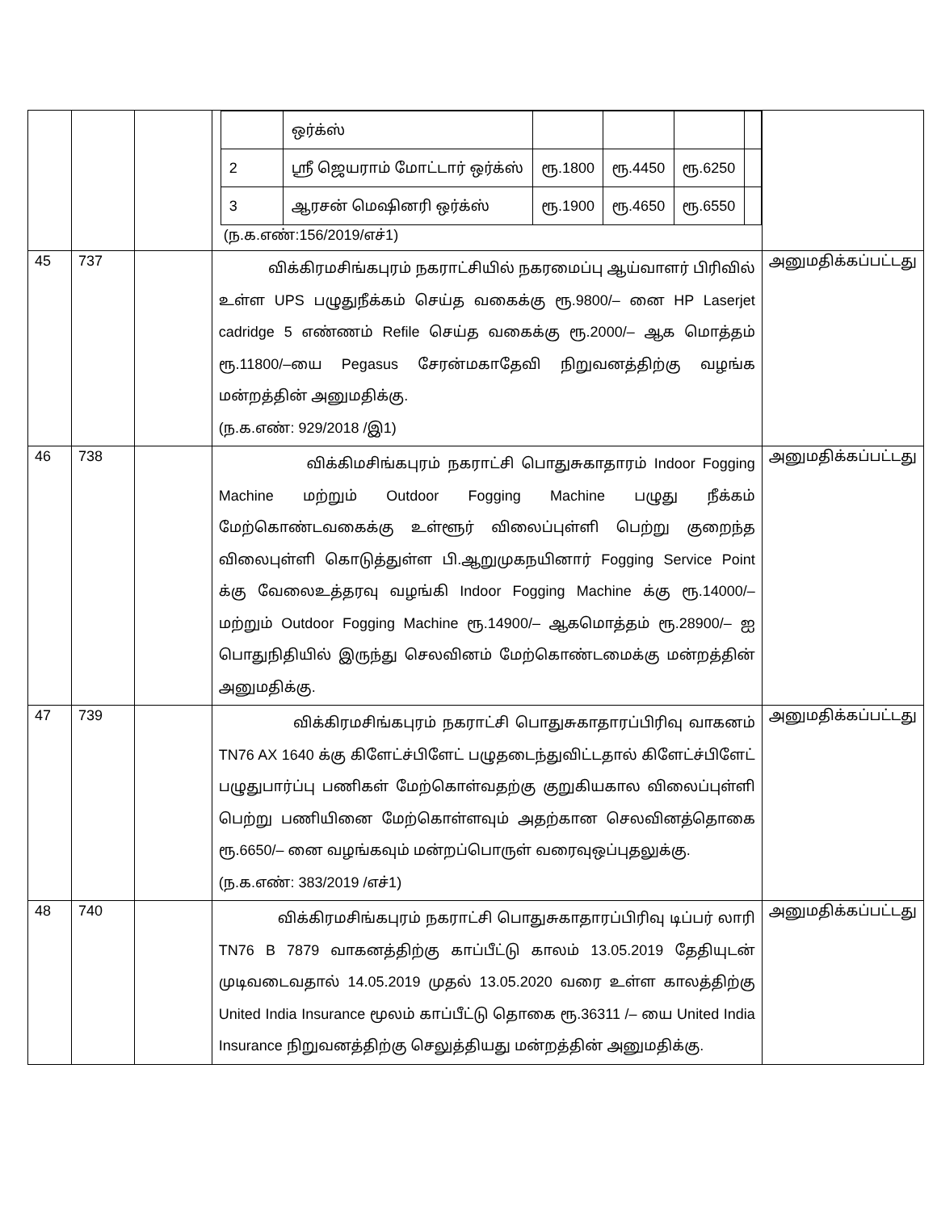| | | | / / ஒர்க்ஸ் / / / / / / 2 / ஸ்ரீ ஜெயராம் மோட்டார் ஒர்க்ஸ் / ரூ.1800 / ரூ.4450 / ரூ.6250 / / / 3 / ஆரசன் மெஷினரி ஒர்க்ஸ் / ரூ.1900 / ரூ.4650 / ரூ.6550 / / (ந.க.எண்:156/2019/எச்1) | |
| 45 | 737 | | விக்கிரமசிங்கபுரம் நகராட்சியில் நகரமைப்பு ஆய்வாளர் பிரிவில் உள்ள UPS பழுதுநீக்கம் செய்த வகைக்கு ரூ.9800/– னை HP Laserjet cadridge 5 எண்ணம் Refile செய்த வகைக்கு ரூ.2000/– ஆக மொத்தம் ரூ.11800/–யை Pegasus சேரன்மகாதேவி நிறுவனத்திற்கு வழங்க மன்றத்தின் அனுமதிக்கு. (ந.க.எண்: 929/2018 /இ1) | அனுமதிக்கப்பட்டது |
| 46 | 738 | | விக்கிமசிங்கபுரம் நகராட்சி பொதுசுகாதாரம் Indoor Fogging Machine மற்றும் Outdoor Fogging Machine பழுது நீக்கம் மேற்கொண்டவகைக்கு உள்ளூர் விலைப்புள்ளி பெற்று குறைந்த விலைபுள்ளி கொடுத்துள்ள பி.ஆறுமுகநயினார் Fogging Service Point க்கு வேலைஉத்தரவு வழங்கி Indoor Fogging Machine க்கு ரூ.14000/– மற்றும் Outdoor Fogging Machine ரூ.14900/– ஆகமொத்தம் ரூ.28900/– ஐ பொதுநிதியில் இருந்து செலவினம் மேற்கொண்டமைக்கு மன்றத்தின் அனுமதிக்கு. | அனுமதிக்கப்பட்டது |
| 47 | 739 | | விக்கிரமசிங்கபுரம் நகராட்சி பொதுசுகாதாரப்பிரிவு வாகனம் TN76 AX 1640 க்கு கிளேட்ச்பிளேட் பழுதடைந்துவிட்டதால் கிளேட்ச்பிளேட் பழுதுபார்ப்பு பணிகள் மேற்கொள்வதற்கு குறுகியகால விலைப்புள்ளி பெற்று பணியினை மேற்கொள்ளவும் அதற்கான செலவினத்தொகை ரூ.6650/– னை வழங்கவும் மன்றப்பொருள் வரைவுஒப்புதலுக்கு. (ந.க.எண்: 383/2019 /எச்1) | அனுமதிக்கப்பட்டது |
| 48 | 740 | | விக்கிரமசிங்கபுரம் நகராட்சி பொதுசுகாதாரப்பிரிவு டிப்பர் லாரி TN76 B 7879 வாகனத்திற்கு காப்பீட்டு காலம் 13.05.2019 தேதியுடன் முடிவடைவதால் 14.05.2019 முதல் 13.05.2020 வரை உள்ள காலத்திற்கு United India Insurance மூலம் காப்பீட்டு தொகை ரூ.36311 /– யை United India Insurance நிறுவனத்திற்கு செலுத்தியது மன்றத்தின் அனுமதிக்கு. | அனுமதிக்கப்பட்டது |